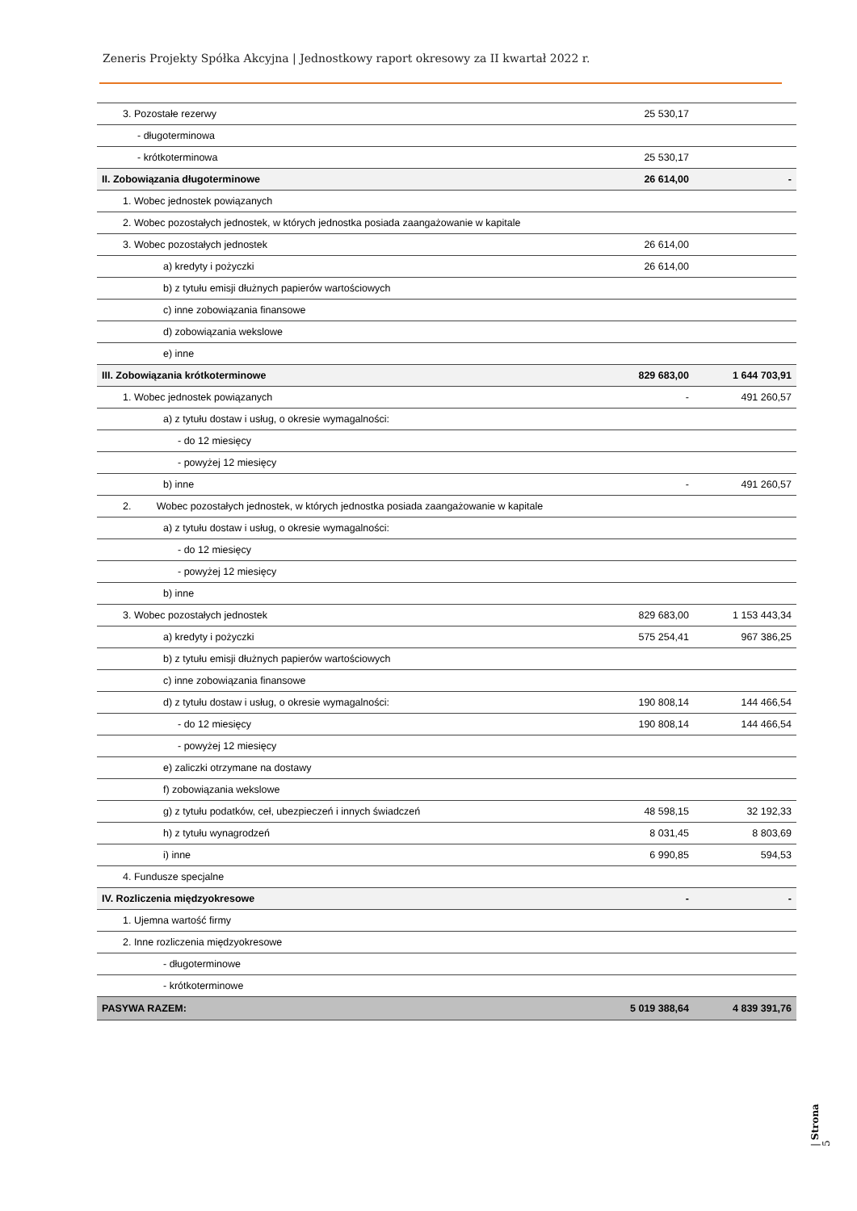Zeneris Projekty Spółka Akcyjna | Jednostkowy raport okresowy za II kwartał 2022 r.
| 3. Pozostałe rezerwy | 25 530,17 | |
| - długoterminowa | | |
| - krótkoterminowa | 25 530,17 | |
| II. Zobowiązania długoterminowe | 26 614,00 | - |
| 1. Wobec jednostek powiązanych | | |
| 2. Wobec pozostałych jednostek, w których jednostka posiada zaangażowanie w kapitale | | |
| 3. Wobec pozostałych jednostek | 26 614,00 | |
| a) kredyty i pożyczki | 26 614,00 | |
| b) z tytułu emisji dłużnych papierów wartościowych | | |
| c) inne zobowiązania finansowe | | |
| d) zobowiązania wekslowe | | |
| e) inne | | |
| III. Zobowiązania krótkoterminowe | 829 683,00 | 1 644 703,91 |
| 1. Wobec jednostek powiązanych | - | 491 260,57 |
| a) z tytułu dostaw i usług, o okresie wymagalności: | | |
| - do 12 miesięcy | | |
| - powyżej 12 miesięcy | | |
| b) inne | - | 491 260,57 |
| 2. Wobec pozostałych jednostek, w których jednostka posiada zaangażowanie w kapitale | | |
| a) z tytułu dostaw i usług, o okresie wymagalności: | | |
| - do 12 miesięcy | | |
| - powyżej 12 miesięcy | | |
| b) inne | | |
| 3. Wobec pozostałych jednostek | 829 683,00 | 1 153 443,34 |
| a) kredyty i pożyczki | 575 254,41 | 967 386,25 |
| b) z tytułu emisji dłużnych papierów wartościowych | | |
| c) inne zobowiązania finansowe | | |
| d) z tytułu dostaw i usług, o okresie wymagalności: | 190 808,14 | 144 466,54 |
| - do 12 miesięcy | 190 808,14 | 144 466,54 |
| - powyżej 12 miesięcy | | |
| e) zaliczki otrzymane na dostawy | | |
| f) zobowiązania wekslowe | | |
| g) z tytułu podatków, ceł, ubezpieczeń i innych świadczeń | 48 598,15 | 32 192,33 |
| h) z tytułu wynagrodzeń | 8 031,45 | 8 803,69 |
| i) inne | 6 990,85 | 594,53 |
| 4. Fundusze specjalne | | |
| IV. Rozliczenia międzyokresowe | - | - |
| 1. Ujemna wartość firmy | | |
| 2. Inne rozliczenia międzyokresowe | | |
| - długoterminowe | | |
| - krótkoterminowe | | |
| PASYWA RAZEM: | 5 019 388,64 | 4 839 391,76 |
| Strona 5